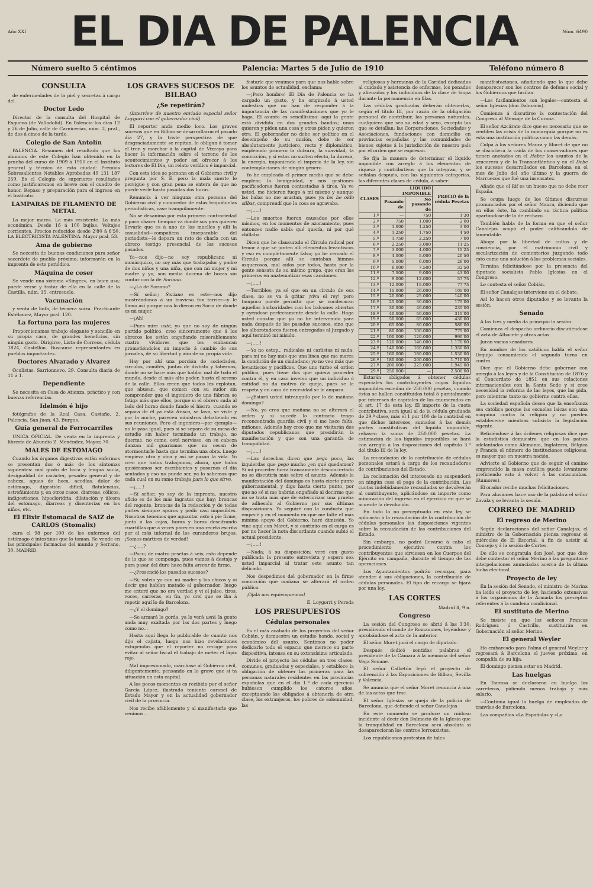Año XXI
EL DIA DE PALENCIA
Núm. 6490
Número suelto 5 céntimos Palencia: Martes 5 de Julio de 1910 Teléfono número 8
CONSULTA
de enfermedades de la piel y secretas á cargo del
Doctor Ledo
Director de la consulta del Hospital de Esgueva (de Valladolid). En Palencia los días 12 y 26 de Julio, calle de Carnicerías, núm. 2, pral., de dos á cinco de la tarde.
Colegio de San Antolín
PALENCIA. Resumen del resultado que los alumnos de este Colegio han obtenido en la prueba del curso de 1909 á 1910 en el Instituto general y técnico de esta ciudad: Premios Sobresalientes Notables Aprobados 49 131 187 259. Es el Colegio de superiores resultados como justificaremos en breve con el cuadro de honor. Repaso y preparación para el ingreso en el Instituto.
LAMPARAS DE FILAMENTO DE METAL
La mejor marca. La más resistente. La más económica. Desde 16 á 100 bujías. Voltajes corrientes. Precios reducidos desde 2'80 á 6'50. LA ELECTRICISTA PALENTINA. Mayor pral. 53.
Ama de gobierno
Se necesita de buenas condiciones para señor sacerdote de pueblo próximo; informarán en la imprenta de este periódico.
Máquina de coser
Se vende una sistema «Singer», en buen uso; puede verse y tratar de ella en la calle de la Castilla, núm. 15, entresuelo.
Vacunación
y venta de linfa, de ternera suiza. Practicante Estébanez, Mayor pral. 120.
La fortuna para las mujeres
Proporcionamos trabajo elegante y sencillo en su propia casa, de grandes beneficios, sin ningún gasto. Dirigirse, Lista de Correos, cédula 1824, Castellón. Buscanse representantes en pueblos importantes.
Doctores Alvarado y Alvarez
Oculistas. Sarrionnevo, 29. Consulta diaria de 11 á 1.
Dependiente
Se necesita en Casa de Atienza, práctico y con buenas referencias.
Idelmón é hijo
fotógrafos de la Real Casa. Castaño, 2, Palencia. San Juan, 43, Burgos.
Guía general de Ferrocarriles
UNICA OFICIAL. De venta en la imprenta y librería de Abundio Z. Menéndez, Mayor, 70.
MALES DE ESTOMAGO
Cuando los órganos digestivos están enfermos se presentan dos ó más de los síntomas siguientes: mal gusto de boca y lengua sucia, desigualdad de carácter, pesadez general y de cabeza, aguas de boca, acedías, dolor de estómago, digestión difícil, flatulencias, estreñimiento y, en otros casos, diarreas, cólicos, indigestiones, hipocloridria, dilatación y úlcera del estómago, diarreas y disenterías en los niños, etc.
El Elixir Estomacal de SAIZ de CARLOS (Stomalix)
cura el 98 por 100 de los enfermos del estómago é intestinos que lo toman. Se vende en las principales farmacias del mundo y Serrano, 30, MADRID.
LOS GRAVES SUCESOS DE BILBAO
¿Se repetirán?
(Interview de nuestro enviado especial señor Loygorri con el gobernador civil)
El reporter anda medio loco. Los graves sucesos que en Bilbao se desarrollaron el pasado día 27, y la triste perspectiva de que desgraciadamente se repitan, le obligan á tomar el tren y marchar á la capital de Vizcaya para hacer la información sobre el terreno de los acontecimientos y poder así ofrecer á los lectores de El Día, un relato verídico é imparcial.
Con esta idea se persona en el Gobierno civil y pregunta por S. E. pero la mala suerte le persigue y con gran pena se entera de que no puede verle hasta pasadas dos horas.
Renuncia á ver ninguna otra persona del Gobierno civil y conocedor de estas triquiñuelas periodísticas, vase tranquilamente.
No se desanima por esta primera contrariedad y para «hacer tiempo» va donde sus pies quieren llevarle que es á uno de los muelles y allí la casualidad—compañera inseparable del periodista—le depara un rato de charla con un obrero testigo presencial de los sucesos pasados.
Yo—nos dijo—no soy republicano ni monárquico, no soy más que trabajador y padre de dos niños y una niña, que con mi mujer y mi madre y yo, son media docena de bocas sin contar con la de Soriano.
—¿La de Soriano?
—Sí señor; Soriano es este—nos dijo mostrándonos á un travieso fox terrier—y le llamo así porque nos lo dieron en Soria de donde es mi mujer.
—¡Ah!
—Pues mire usté, yo que no soy de ningún partido político, creo sinceramente que á los obreros los están engañando miserablemente cuatro vividores que les embaucan prometiéndoles un imperio á cambio de sus jornales, de su libertad y aún de su propia vida.
Hay por ahí una porción de sociedades, círculos, comités, juntas de distrito y tabernas, donde no se hace más que hablar mal de todo el mundo, desde el más alto poder, hasta el sereno de la calle. Ellos creen que todos les explotan, que abusan, que comen con su sudor sin comprender que el ingeniero de una fábrica se fatiga más que ellos, porque si el obrero suda al lado del horno donde funde el hierro, cuando se separa de él ya está fresco, se lava, se viste y por la noche, parecen ministros debatiendo en sus reuniones. Pero el ingeniero—por ejemplo—no le pasa igual, pues si se separa de su mesa de estudio sin haber terminado un trabajo, no duerme, no come, está nervioso, en su cabeza danzan mil guarismos que no cesan de atormentarle hasta que termina una obra. Luego empieza otra y otra y así se pasan la vida. Yo creo que todos trabajamos, ahora, que todos quisiéramos ser escribientes y pasarnos el día sentados y eso no puede ser, ya lo sabemos que cada cual en su ramo trabaja para lo que sirve.
—¡.....!
—Sí señor; yo soy de la imprenta, nuestro oficio es de los más ingratos que hay; broncas del regente, broncas de la redacción y de todas partes siempre apuros y pedir casi imposibles. Nosotros tenemos que aguantar esto á pie firme, junto á las cajas, horas y horas descifrando cuartillas que á veces parecen una receta escrita por el más infernal de los curanderos brujos. ¡Somos mártires de verdad!
—¿.....?
—Poco; de cuatro pesetas á seis; esto depende de lo que se componga, pues vamos á destajo y para pasar del duro hace falta arrear de firme.
—¿Presenció los pasados sucesos?
—Sí; volvía yo con mi madre y los chicos y oí decir que habían matado al gobernador; luego me enteré que no era verdad y vi el jaleo, tiros, voces, carreras, en fin, yo creí que se iba á repetir aquí lo de Barcelona.
—¿Y el domingo?
—Se armará la gorda, ya lo verá usté; la gente anda muy exaltada por las dos partes y luego como no...
Hasta aquí llega lo publicable de cuanto nos dijo el cajista, luego nos hizo revelaciones estupendas que el reporter no recoge para evitar al señor fiscal el trabajo de meter el lápiz rojo.
Mal impresionado, márchase al Gobierno civil, diligentemente, pensando en lo grave que si ta situación en esta capital.
A los pocos momentos es recibido por el señor García López, ilustrado teniente coronel de Estado Mayor y en la actualidad gobernador civil de la provincia.
Nos recibe afablemente y al manifestarle que venimos...
festarle que venimos para que nos hable sobre los asuntos de actualidad, exclama:
—¡Pero hombre! El Día de Palencia se ha cargado un gasto, y ha originado á usted molestias que no han de responder á la importancia de las manifestaciones que yo le haga. El asunto es sencillísimo: aquí la gente está dividida en dos grandes bandos; unos quieren y piden una cosa y otros piden y quieren otra. El gobernador no debe ser político en el desempeño de su misión, debe de ser absolutamente justiciero, recto y diplomático, empleando primero la dulzura, la suavidad, la convicción, y si estas no surten efecto, la dureza, la energía, imponiendo el imperio de la ley, sin contemplaciones de ningún género.
Yo he empleado el primer medio que se debe emplear, la benignidad, y mis gestiones pacificadoras fueron contestadas á tiros. Ya ve usted, me hicieron fuego á mí mismo y aunque las balas no me asustan, pues ya las he oído silbar, comprendí que la cosa se agravaba.
—¡.....!
—Los muertos fueron causados por ellos mismos, en los momentos de azoramiento, pues entonces nadie sabía qué quería, ni por qué chillaba.
Dicen que he clausurado el Círculo radical por temor á que se junten allí elementos levantiscos y eso es completamente falso; yo he cerrado el Círculo porque allí se cantaban himnos asquerosos, mal oídos por todos, hasta por la gente sensata de su mismo grupo, que eran los primeros en anatematizar esas canciones.
—¡.....!
—Terribles; ya sé que en un círculo de esa clase, no se va á gritar ¡viva el rey! pero tampoco puede permitir que se vociferaran aquellas barbaridades con los balcones abiertos y oyéndose perfectamente desde la calle. Haga usted constar que yo no he intervenido para nada después de los pasados sucesos, sino que los alborotadores fueron entregados al Juzgado y aquí terminó mi misión.
—¡.....!
—Yo no estoy... radicales ni carlistas ni nada; para mí no hay más que una línea que me marca la condición de un ciudadano; yo no veo más que levantiscos y pacíficos. Que uno turbe el orden público, pues tiene dos que quiera proceder contra él, y en caso inverso que un individuo ó entidad no da motivo de queja, pues se le respeta y en caso de necesidad se le ampara.
—¿Estará usted intranquilo por lo de mañana domingo?
—No, yo creo que mañana no se alterará el orden y si sucede lo contrario tengo reconcentrada guardia civil y si me hace falta, miñones. Además hoy creo que me visitarán dos diputados republicanos que presidirán la manifestación y que son una garantía de tranquilidad.
—¡.....!
—Las derechas dicen que pego poco, las izquierdas que pego mucho ¿en qué quedamos? Si mi proceder fuera francamente desconcertado no se discutiría más sobre el asunto. Además la manifestación del domingo es hasta cierto punto gubernamental, y digo hasta cierto punto, por que no sé si me habrán engañado al decirme que no se trata más que de exteriorizar una prueba de adhesión al Gobierno por sus últimas disposiciones. Yo seguiré con la conducta que empecé y en el momento en que me falte el más mínimo apoyo del Gobierno, haré dimisión. Yo vine aquí con Moret, y si continúo en el cargo es por no hacer la nota discordante cuando subió el actual presidente.
—¡.....!
—Nada; á su disposición; veré con gusto publicada la presente entrevista y espero sea usted imparcial al tratar este asunto tan delicado.
Nos despedimos del gobernador en la firme convicción que mañana se alterará el orden público.
¡Ojalá nos equivoquemos!
E. Loygorri y Pereda
LOS PRESUPUESTOS
Cédulas personales
Es el más acabado de los proyectos del señor Cobián, y demuestra un estudio hondo, social y económico del asunto. Sentimos no poder dedicarle todo el espacio que merece su parte dispositiva, intensa en su extensísimo articulado.
Divide el proyecto las cédulas en tres clases: comunes, graduadas y especiales, y establece la obligación de obtener las primeras para las personas naturales residentes en las provincias españolas que en el día 1.º de cada ejercicio hubiesen cumplido los catorce años, exceptuando los obligados á obtenerla de otra clase, los extranjeros, los pobres de solemnidad, las
religiosas y hermanas de la Caridad dedicadas al cuidado y asistencia de enfermos, los penados y alienados y los individuos de la clase de tropa durante la permanencia en filas.
Las cédulas graduadas deberán obtenerlas, según el título III, por razón de la obligación personal de contribuir, las personas naturales, cualquiera que sea su edad y sexo, excepto las que se detallan: las Corporaciones, Sociedades y Asociaciones, fundaciones con domicilio en provincias españolas y las comunidades de bienes sujetos á la jurisdicción de nuestro país por el orden que se expresan.
Se fija la manera de determinar el líquido imponible con arreglo á los elementos de riqueza y contributivos que la integran, y se señalan después, con las siguientes categorías, las diferentes clases de cédula, á saber:
| CLASES | LÍQUIDO IMPONIBLE | | PRECIO de la cédula Pesetas |
| --- | --- | --- | --- |
| | Pasando de | No pasando de | |
| 1.ª | — | 750 | 1'30 |
| 2.ª | 750 | 1.000 | 2'00 |
| 3.ª | 1.000 | 1.250 | 3'00 |
| 4.ª | 1.250 | 1.750 | 4'50 |
| 5.ª | 1.750 | 2.250 | 7'00 |
| 6.ª | 2.250 | 3.000 | 11'25 |
| 7.ª | 3.000 | 4.000 | 15'25 |
| 8.ª | 4.000 | 5.000 | 20'50 |
| 9.ª | 5.000 | 6.000 | 26'00 |
| 10.ª | 6.000 | 7.500 | 32'50 |
| 11.ª | 7.500 | 9.000 | 43'00 |
| 12.ª | 9.000 | 12.000 | 57'75 |
| 13.ª | 12.000 | 15.000 | 77'75 |
| 14.ª | 15.000 | 20.000 | 105'00 |
| 15.ª | 20.000 | 25.000 | 140'00 |
| 16.ª | 25.000 | 30.000 | 175'00 |
| 17.ª | 30.000 | 40.000 | 235'00 |
| 18.ª | 40.000 | 50.000 | 315'00 |
| 19.ª | 50.000 | 65.000 | 430'00 |
| 20.ª | 65.000 | 80.000 | 580'00 |
| 21.ª | 80.000 | 100.000 | 775'00 |
| 22.ª | 100.000 | 120.000 | 990'00 |
| 23.ª | 120.000 | 140.000 | 1.170'00 |
| 24.ª | 140.000 | 160.000 | 1.350'00 |
| 25.ª | 160.000 | 180.000 | 1.530'00 |
| 26.ª | 180.000 | 200.000 | 1.710'00 |
| 27.ª | 200.000 | 225.000 | 1.945'00 |
| 29.ª | 250.000 | — | 2.500'00 |
Estarán obligados á obtener cédulas especiales los contribuyentes cuyos líquidos imponibles excedan de 250.000 pesetas, cuando éstos se hallen constituidos total ó parcialmente por intereses de capitales de los enumerados en el art. 17 de esta ley. El importe de la cuota contributiva, será igual al de la cédula graduada de 29.ª clase, más el 1 por 100 de la cantidad en que dichos intereses, sumados á las demás partes constitutivas del líquido imponible, rebasen la suma de 250.000 pesetas. La estimación de los líquidos imponibles se hará con arreglo á las disposiciones del capítulo 3.º del título III de la ley.
La recaudación de la contribución de cédulas personales estará á cargo de los recaudadores de contribuciones del Estado.
La reclamación del interesado no suspenderá en ningún caso el pago de la contribución. Las cuotas indebidamente recaudadas se devolverán al contribuyente, aplicándose su importe como minoración del ingreso en el ejercicio en que se acuerde la devolución.
En todo lo no preceptuado en esta ley se aplicarán á la recaudación de la contribución de cédulas personales las disposiciones vigentes sobre la recaudación de las contribuciones del Estado.
Sin embargo, no podrá llevarse á cabo el procedimiento ejecutivo contra los contribuyentes que sirviesen en los Cuerpos del Ejército en campaña, durante el tiempo de las operaciones.
Los Ayuntamientos podrán recargar, para atender á sus obligaciones, la contribución de cédulas personales. El tipo de recargo se fijará por una ley.
LAS CORTES
Madrid 4, 9 n.
Congreso
La sesión del Congreso se abrió á las 3'30, presidiendo el conde de Romanones, leyéndose y aprobándose el acta de la anterior.
El señor Moret juró el cargo de diputado.
Después dedicó sentidas palabras el presidente de la Cámara á la memoria del señor Vega Seoane.
El señor Calbetón leyó el proyecto de subvención á las Exposiciones de Bilbao, Sevilla y Valencia.
Se anuncia que el señor Moret renuncia á una de las actas que trae.
El señor Iglesias se queja de la policía de Barcelona, que defiende el señor Canalejas.
En este momento se produce un ruidoso incidente al decir don Dalmacio de la Iglesia que la tranquilidad en Barcelona será absoluta si desaparecieran los centros lerrouxistas.
Los republicanos protestan de tales
manifestaciones, añadiendo que lo que debe desaparecer son los centros de defensa social y los Gobiernos que fusilan.
—Los fusilamientos son legales—contesta el señor Iglesias (don Dalmacio).
Comienza á discutirse la contestación del Congreso al Mensaje de la Corona.
El señor Azcárate dice que es necesario que se ventilen las crisis de la monarquía porque no es esta una institución política como las demás.
Culpa á los señores Maura y Moret de que no se discutiera la caída de los conservadores que tienen anotados en el Haber los asuntos de la azucarera y de la Transantlántica y en el Debe los sucesos desarrollados en Barcelona en el mes de Julio del año último y la guerra de Marruecos que fué una insensatez.
Añade que el Rif es un hueso que no debe roer España.
Se ocupa luego de los últimos discursos pronunciados por el señor Maura, diciendo que en ellos éste, ha cambiado su táctica política apartándose de la de rechazo.
También habla de la forma en que el señor Canalejas ocupó el poder calificándola de lamentable.
Aboga por la libertad de cultos y de conciencia, por el matrimonio civil y secularización de cementerios juzgando todo esto como una solución á los problemas sociales.
Termina felicitándose por la presencia del diputado socialista Pablo Iglesias en el Congreso.
Le contesta el señor Cobián.
El señor Canalejas interviene en el debate.
Así lo hacen otros diputados y se levanta la sesión.
Senado
A las tres y media da principio la sesión.
Comienza el despacho ordinario discutiéndose el acta de Albacete y otras actas.
Juran varios senadores.
En nombre de los católicos habla el señor Urquijo consumiendo el segundo turno en contra.
Dice que el Gobierno debe gobernar con arreglo á las leyes y de la Constitución de 1876 y al Concordato de 1851 en sus relaciones internacionales con la Santa Sede y si cree necesidad la reforma de las leyes, que las pida, pero mientras tanto no gobierne contra ellas.
La sociedad española desea que la enseñanza sea católica porque las escuelas laicas son una máquina contra la religión y no pueden establecerse mientras subsista la legislación vigente.
Refiriéndose á las órdenes religiosas dice que la estadística demuestra que en los países adelantados como Alemania, Inglaterra, Bélgica y Francia el número de instituciones religiosas, es mayor que en nuestra nación.
Advierte al Gobierno que de seguir el camino emprendido la masa católica puede levantarse prefiriendo esto á volver á las catacumbas. (Rumores).
El orador recibe muchas felicitaciones.
Para alusiones hace uso de la palabra el señor Zavala y se levanta la sesión.
CORREO DE MADRID
El regreso de Merino
Según declaraciones del señor Canalejas, el ministro de la Gobernación piensa regresar el miércoles de El Escorial, á fin de asistir al Consejo y á la sesión de Cortes.
De ello se congratula don José, por que dice debe contestar el señor Merino á las preguntas é interpelaciones anunciadas acerca de la última lucha electoral.
Proyecto de ley
En la sesión del Senado, el ministro de Marina ha leído el proyecto de ley, haciendo extensivos á los organismos de la Armada los preceptos referentes á la condena condicional.
El sustituto de Merino
Se insiste en que los señores Francos Rodríguez ó Castrillo, sustituirán en Gobernación al señor Merino.
El general Weyler
Ha embarcado para Palma el general Weyler y regresará á Barcelona el jueves próximo, en compañía de su hija.
El domingo piensa estar en Madrid.
Las huelgas
En Tarrasa se declararon en huelga los carreteros, pidiendo menos trabajo y más salario.
—Continúa igual la huelga de empleados de tranvías de Barcelona.
Las compañías «La Española» y «La